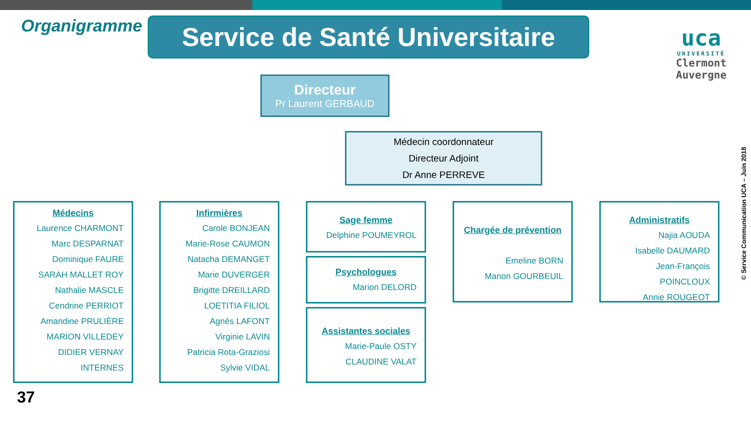Organigramme
Service de Santé Universitaire
uca
UNIVERSITÉ
Clermont
Auvergne
Directeur
Pr Laurent GERBAUD
Médecin coordonnateur
Directeur Adjoint
Dr Anne PERREVE
© Service Communication UCA – Juin 2018
Médecins
Laurence CHARMONT
Marc DESPARNAT
Dominique FAURE
SARAH MALLET ROY
Nathalie MASCLE
Cendrine PERRIOT
Amandine PRULIÈRE
MARION VILLEDEY
DIDIER VERNAY
INTERNES
Infirmières
Carole BONJEAN
Marie-Rose CAUMON
Natacha DEMANGET
Marie DUVERGER
Brigitte DREILLARD
LOETITIA FILIOL
Agnès LAFONT
Virginie LAVIN
Patricia Rota-Graziosi
Sylvie VIDAL
Sage femme
Delphine POUMEYROL
Psychologues
Marion DELORD
Assistantes sociales
Marie-Paule OSTY
CLAUDINE VALAT
Chargée de prévention
Emeline BORN
Manon GOURBEUIL
Administratifs
Najia AOUDA
Isabelle DAUMARD
Jean-François POINCLOUX
Annie ROUGEOT
37